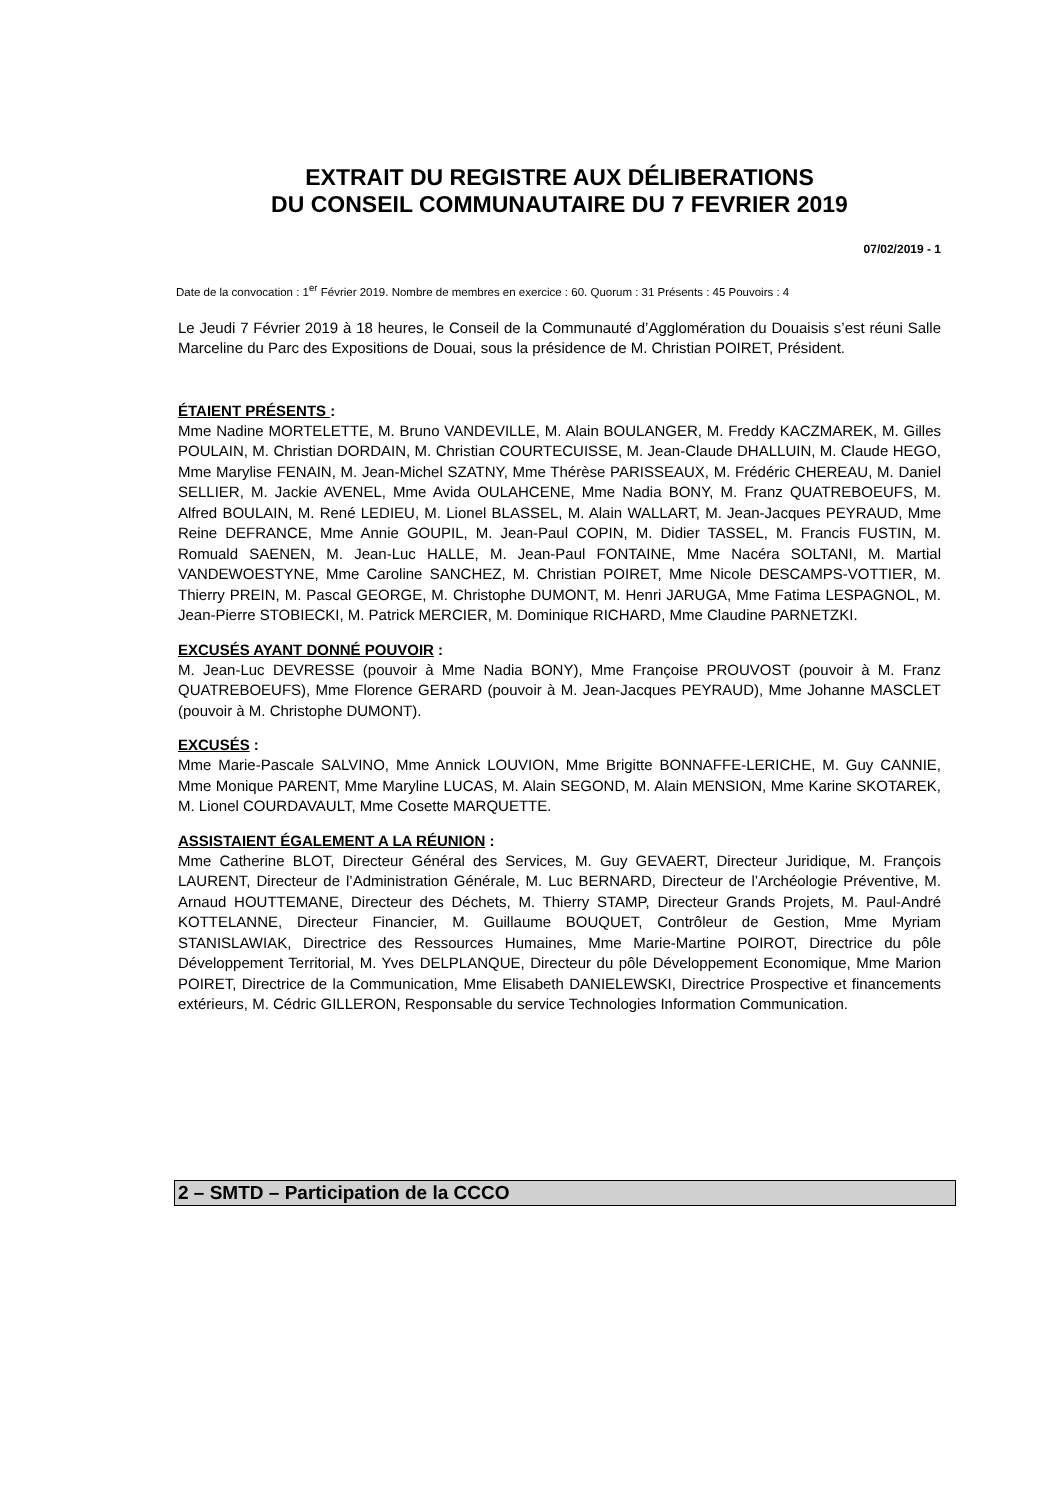EXTRAIT DU REGISTRE AUX DÉLIBERATIONS
DU CONSEIL COMMUNAUTAIRE DU 7 FEVRIER 2019
07/02/2019 - 1
Date de la convocation : 1<sup>er</sup> Février 2019. Nombre de membres en exercice : 60. Quorum : 31 Présents : 45 Pouvoirs : 4
Le Jeudi 7 Février 2019 à 18 heures, le Conseil de la Communauté d’Agglomération du Douaisis s’est réuni Salle Marceline du Parc des Expositions de Douai, sous la présidence de M. Christian POIRET, Président.
ÉTAIENT PRÉSENTS :
Mme Nadine MORTELETTE, M. Bruno VANDEVILLE, M. Alain BOULANGER, M. Freddy KACZMAREK, M. Gilles POULAIN, M. Christian DORDAIN, M. Christian COURTECUISSE, M. Jean-Claude DHALLUIN, M. Claude HEGO, Mme Marylise FENAIN, M. Jean-Michel SZATNY, Mme Thérèse PARISSEAUX, M. Frédéric CHEREAU, M. Daniel SELLIER, M. Jackie AVENEL, Mme Avida OULAHCENE, Mme Nadia BONY, M. Franz QUATREBOEUFS, M. Alfred BOULAIN, M. René LEDIEU, M. Lionel BLASSEL, M. Alain WALLART, M. Jean-Jacques PEYRAUD, Mme Reine DEFRANCE, Mme Annie GOUPIL, M. Jean-Paul COPIN, M. Didier TASSEL, M. Francis FUSTIN, M. Romuald SAENEN, M. Jean-Luc HALLE, M. Jean-Paul FONTAINE, Mme Nacéra SOLTANI, M. Martial VANDEWOESTYNE, Mme Caroline SANCHEZ, M. Christian POIRET, Mme Nicole DESCAMPS-VOTTIER, M. Thierry PREIN, M. Pascal GEORGE, M. Christophe DUMONT, M. Henri JARUGA, Mme Fatima LESPAGNOL, M. Jean-Pierre STOBIECKI, M. Patrick MERCIER, M. Dominique RICHARD, Mme Claudine PARNETZKI.
EXCUSÉS AYANT DONNÉ POUVOIR :
M. Jean-Luc DEVRESSE (pouvoir à Mme Nadia BONY), Mme Françoise PROUVOST (pouvoir à M. Franz QUATREBOEUFS), Mme Florence GERARD (pouvoir à M. Jean-Jacques PEYRAUD), Mme Johanne MASCLET (pouvoir à M. Christophe DUMONT).
EXCUSÉS :
Mme Marie-Pascale SALVINO, Mme Annick LOUVION, Mme Brigitte BONNAFFE-LERICHE, M. Guy CANNIE, Mme Monique PARENT, Mme Maryline LUCAS, M. Alain SEGOND, M. Alain MENSION, Mme Karine SKOTAREK, M. Lionel COURDAVAULT, Mme Cosette MARQUETTE.
ASSISTAIENT ÉGALEMENT A LA RÉUNION :
Mme Catherine BLOT, Directeur Général des Services, M. Guy GEVAERT, Directeur Juridique, M. François LAURENT, Directeur de l’Administration Générale, M. Luc BERNARD, Directeur de l’Archéologie Préventive, M. Arnaud HOUTTEMANE, Directeur des Déchets, M. Thierry STAMP, Directeur Grands Projets, M. Paul-André KOTTELANNE, Directeur Financier, M. Guillaume BOUQUET, Contrôleur de Gestion, Mme Myriam STANISLAWIAK, Directrice des Ressources Humaines, Mme Marie-Martine POIROT, Directrice du pôle Développement Territorial, M. Yves DELPLANQUE, Directeur du pôle Développement Economique, Mme Marion POIRET, Directrice de la Communication, Mme Elisabeth DANIELEWSKI, Directrice Prospective et financements extérieurs, M. Cédric GILLERON, Responsable du service Technologies Information Communication.
2 – SMTD – Participation de la CCCO